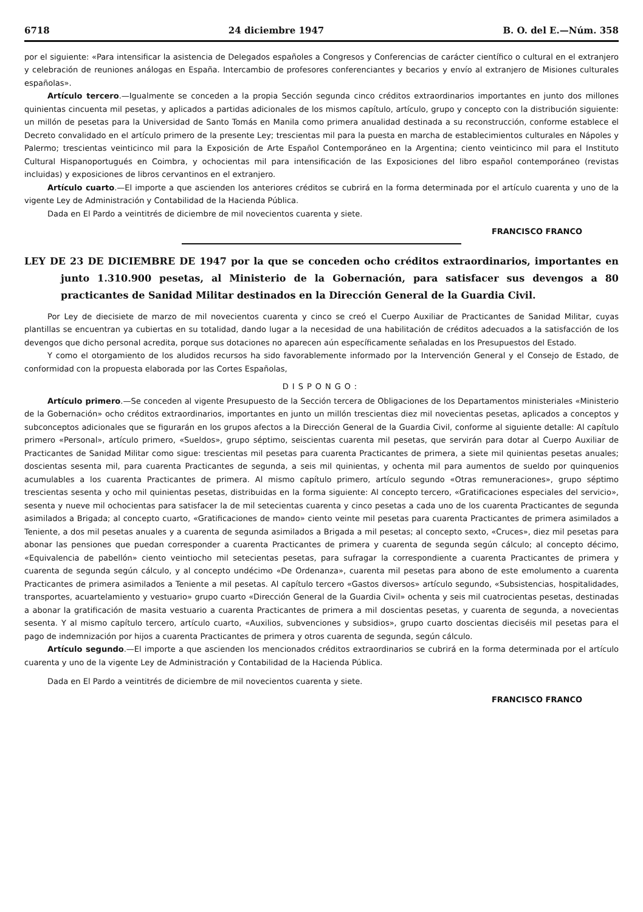6718 24 diciembre 1947 B. O. del E.—Núm. 358
por el siguiente: «Para intensificar la asistencia de Delegados españoles a Congresos y Conferencias de carácter científico o cultural en el extranjero y celebración de reuniones análogas en España. Intercambio de profesores conferenciantes y becarios y envío al extranjero de Misiones culturales españolas».
Artículo tercero.—Igualmente se conceden a la propia Sección segunda cinco créditos extraordinarios importantes en junto dos millones quinientas cincuenta mil pesetas, y aplicados a partidas adicionales de los mismos capítulo, artículo, grupo y concepto con la distribución siguiente: un millón de pesetas para la Universidad de Santo Tomás en Manila como primera anualidad destinada a su reconstrucción, conforme establece el Decreto convalidado en el artículo primero de la presente Ley; trescientas mil para la puesta en marcha de establecimientos culturales en Nápoles y Palermo; trescientas veinticinco mil para la Exposición de Arte Español Contemporáneo en la Argentina; ciento veinticinco mil para el Instituto Cultural Hispanoportugués en Coimbra, y ochocientas mil para intensificación de las Exposiciones del libro español contemporáneo (revistas incluidas) y exposiciones de libros cervantinos en el extranjero.
Artículo cuarto.—El importe a que ascienden los anteriores créditos se cubrirá en la forma determinada por el artículo cuarenta y uno de la vigente Ley de Administración y Contabilidad de la Hacienda Pública.
Dada en El Pardo a veintitrés de diciembre de mil novecientos cuarenta y siete.
FRANCISCO FRANCO
LEY DE 23 DE DICIEMBRE DE 1947 por la que se conceden ocho créditos extraordinarios, importantes en junto 1.310.900 pesetas, al Ministerio de la Gobernación, para satisfacer sus devengos a 80 practicantes de Sanidad Militar destinados en la Dirección General de la Guardia Civil.
Por Ley de diecisiete de marzo de mil novecientos cuarenta y cinco se creó el Cuerpo Auxiliar de Practicantes de Sanidad Militar, cuyas plantillas se encuentran ya cubiertas en su totalidad, dando lugar a la necesidad de una habilitación de créditos adecuados a la satisfacción de los devengos que dicho personal acredita, porque sus dotaciones no aparecen aún específicamente señaladas en los Presupuestos del Estado.
Y como el otorgamiento de los aludidos recursos ha sido favorablemente informado por la Intervención General y el Consejo de Estado, de conformidad con la propuesta elaborada por las Cortes Españolas,
DISPONGO:
Artículo primero.—Se conceden al vigente Presupuesto de la Sección tercera de Obligaciones de los Departamentos ministeriales «Ministerio de la Gobernación» ocho créditos extraordinarios, importantes en junto un millón trescientas diez mil novecientas pesetas, aplicados a conceptos y subconceptos adicionales que se figurarán en los grupos afectos a la Dirección General de la Guardia Civil, conforme al siguiente detalle: Al capítulo primero «Personal», artículo primero, «Sueldos», grupo séptimo, seiscientas cuarenta mil pesetas, que servirán para dotar al Cuerpo Auxiliar de Practicantes de Sanidad Militar como sigue: trescientas mil pesetas para cuarenta Practicantes de primera, a siete mil quinientas pesetas anuales; doscientas sesenta mil, para cuarenta Practicantes de segunda, a seis mil quinientas, y ochenta mil para aumentos de sueldo por quinquenios acumulables a los cuarenta Practicantes de primera. Al mismo capítulo primero, artículo segundo «Otras remuneraciones», grupo séptimo trescientas sesenta y ocho mil quinientas pesetas, distribuidas en la forma siguiente: Al concepto tercero, «Gratificaciones especiales del servicio», sesenta y nueve mil ochocientas para satisfacer la de mil setecientas cuarenta y cinco pesetas a cada uno de los cuarenta Practicantes de segunda asimilados a Brigada; al concepto cuarto, «Gratificaciones de mando» ciento veinte mil pesetas para cuarenta Practicantes de primera asimilados a Teniente, a dos mil pesetas anuales y a cuarenta de segunda asimilados a Brigada a mil pesetas; al concepto sexto, «Cruces», diez mil pesetas para abonar las pensiones que puedan corresponder a cuarenta Practicantes de primera y cuarenta de segunda según cálculo; al concepto décimo, «Equivalencia de pabellón» ciento veintiocho mil setecientas pesetas, para sufragar la correspondiente a cuarenta Practicantes de primera y cuarenta de segunda según cálculo, y al concepto undécimo «De Ordenanza», cuarenta mil pesetas para abono de este emolumento a cuarenta Practicantes de primera asimilados a Teniente a mil pesetas. Al capítulo tercero «Gastos diversos» artículo segundo, «Subsistencias, hospitalidades, transportes, acuartelamiento y vestuario» grupo cuarto «Dirección General de la Guardia Civil» ochenta y seis mil cuatrocientas pesetas, destinadas a abonar la gratificación de masita vestuario a cuarenta Practicantes de primera a mil doscientas pesetas, y cuarenta de segunda, a novecientas sesenta. Y al mismo capítulo tercero, artículo cuarto, «Auxilios, subvenciones y subsidios», grupo cuarto doscientas dieciséis mil pesetas para el pago de indemnización por hijos a cuarenta Practicantes de primera y otros cuarenta de segunda, según cálculo.
Artículo segundo.—El importe a que ascienden los mencionados créditos extraordinarios se cubrirá en la forma determinada por el artículo cuarenta y uno de la vigente Ley de Administración y Contabilidad de la Hacienda Pública.
Dada en El Pardo a veintitrés de diciembre de mil novecientos cuarenta y siete.
FRANCISCO FRANCO